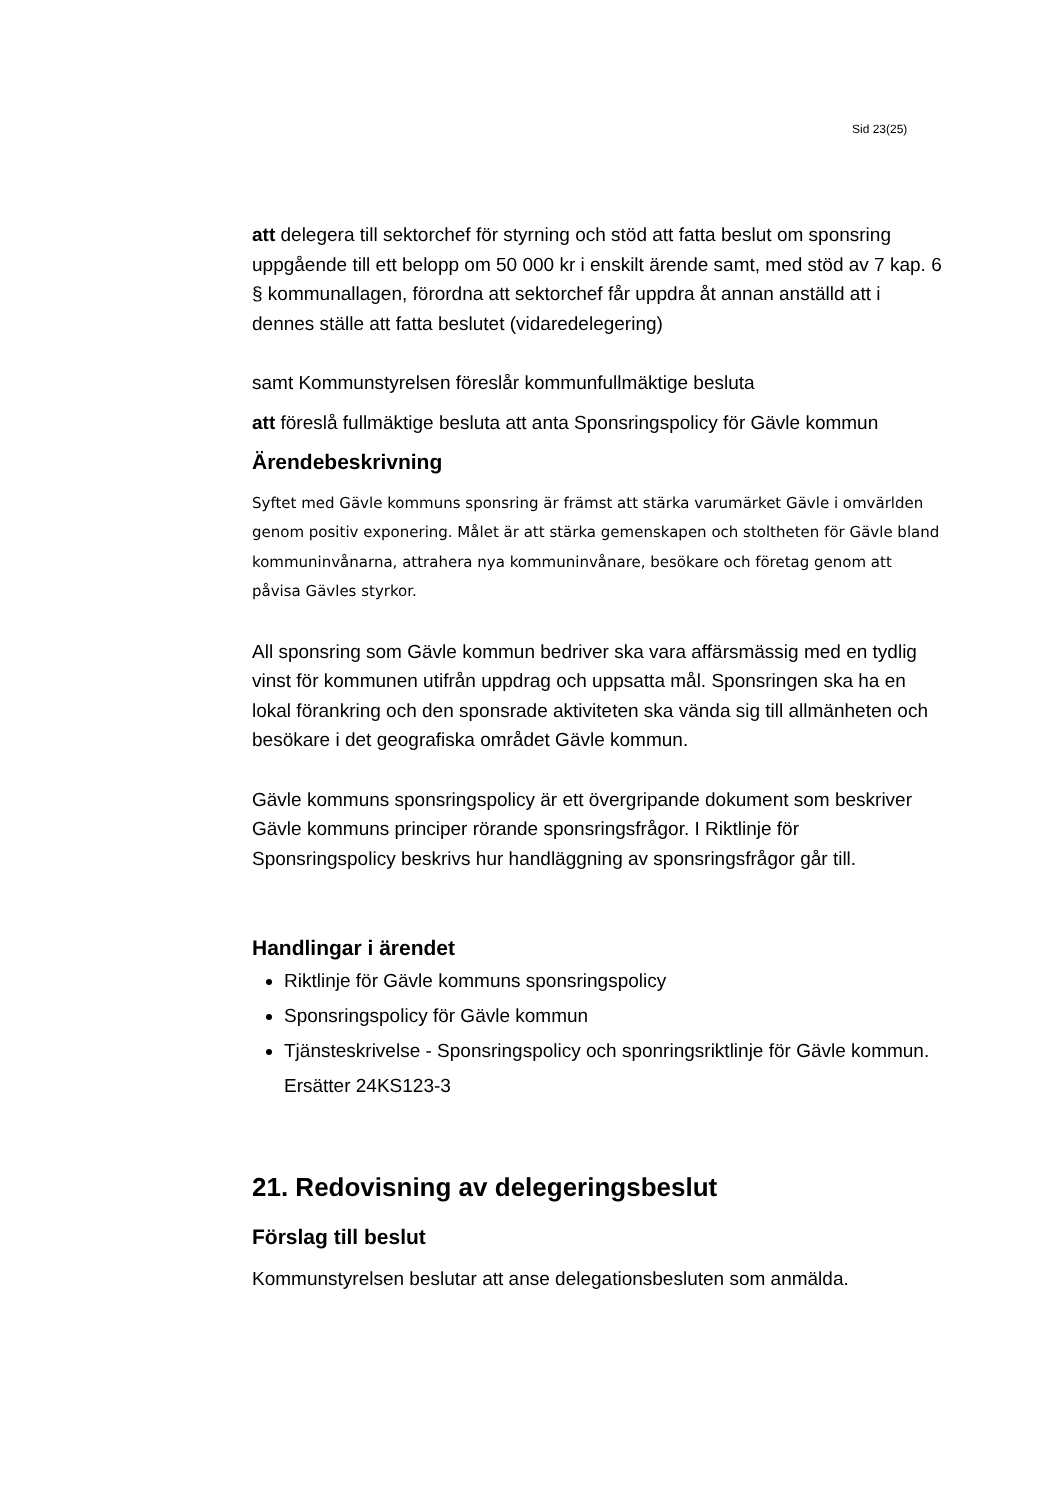Sid 23(25)
att delegera till sektorchef för styrning och stöd att fatta beslut om sponsring uppgående till ett belopp om 50 000 kr i enskilt ärende samt, med stöd av 7 kap. 6 § kommunallagen, förordna att sektorchef får uppdra åt annan anställd att i dennes ställe att fatta beslutet (vidaredelegering)
samt Kommunstyrelsen föreslår kommunfullmäktige besluta
att föreslå fullmäktige besluta att anta Sponsringspolicy för Gävle kommun
Ärendebeskrivning
Syftet med Gävle kommuns sponsring är främst att stärka varumärket Gävle i omvärlden genom positiv exponering. Målet är att stärka gemenskapen och stoltheten för Gävle bland kommuninvånarna, attrahera nya kommuninvånare, besökare och företag genom att påvisa Gävles styrkor.
All sponsring som Gävle kommun bedriver ska vara affärsmässig med en tydlig vinst för kommunen utifrån uppdrag och uppsatta mål. Sponsringen ska ha en lokal förankring och den sponsrade aktiviteten ska vända sig till allmänheten och besökare i det geografiska området Gävle kommun.
Gävle kommuns sponsringspolicy är ett övergripande dokument som beskriver Gävle kommuns principer rörande sponsringsfrågor. I Riktlinje för Sponsringspolicy beskrivs hur handläggning av sponsringsfrågor går till.
Handlingar i ärendet
Riktlinje för Gävle kommuns sponsringspolicy
Sponsringspolicy för Gävle kommun
Tjänsteskrivelse - Sponsringspolicy och sponringsriktlinje för Gävle kommun. Ersätter 24KS123-3
21. Redovisning av delegeringsbeslut
Förslag till beslut
Kommunstyrelsen beslutar att anse delegationsbesluten som anmälda.